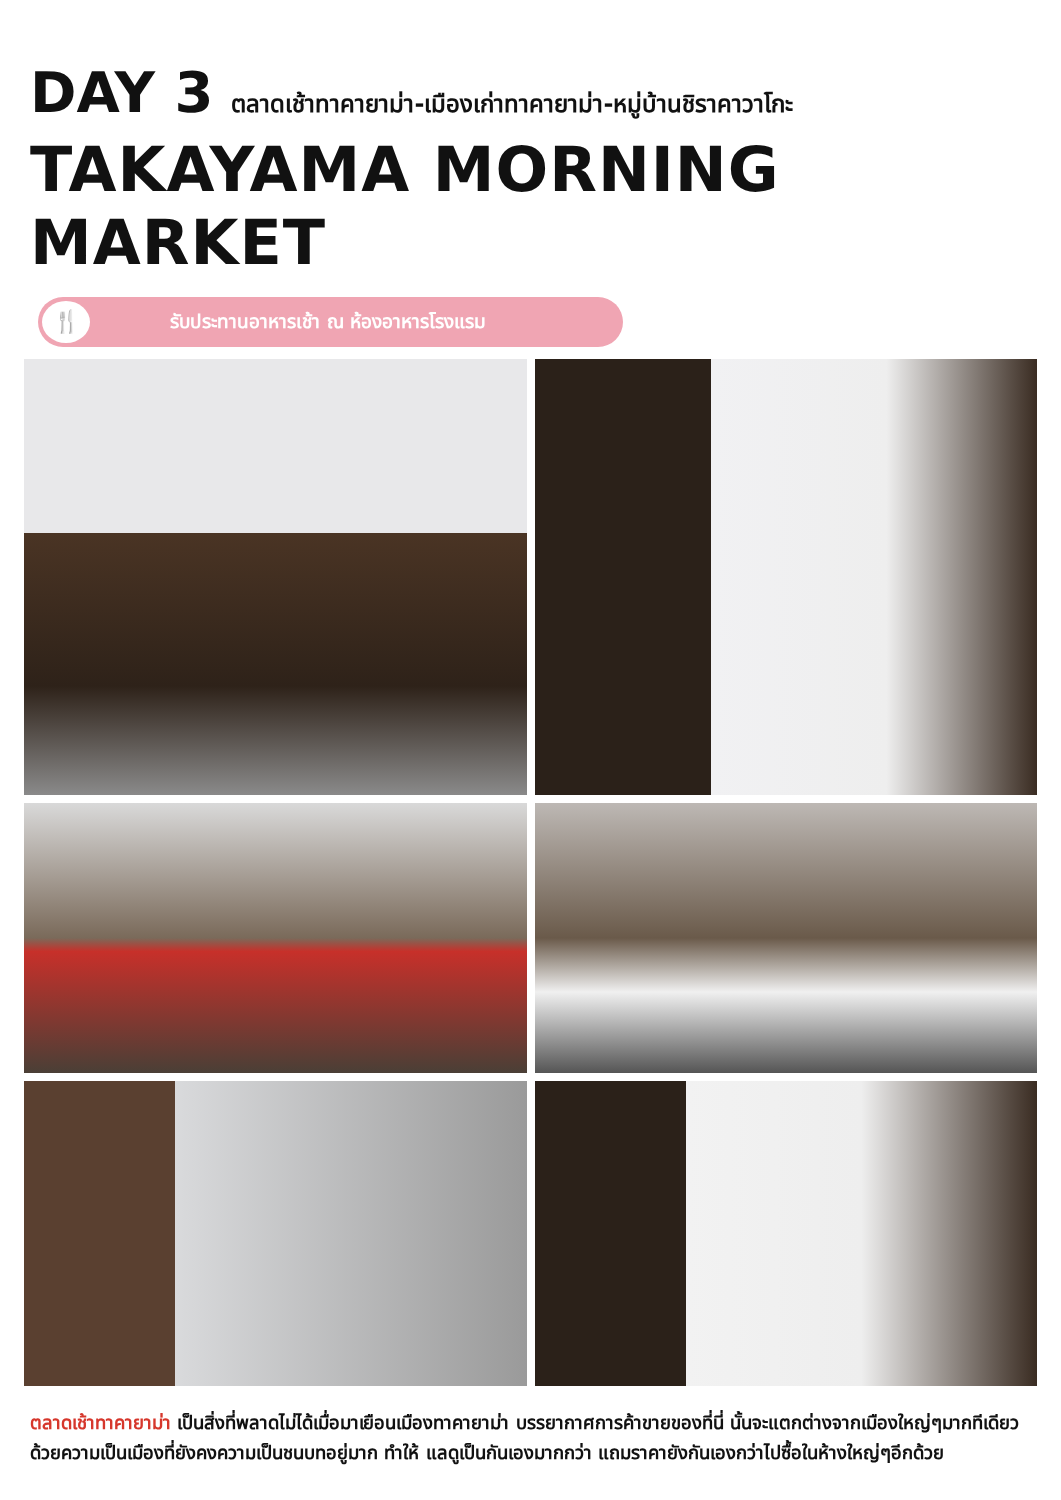DAY 3 ตลาดเช้าทาคายาม่า-เมืองเก่าทาคายาม่า-หมู่บ้านชิราคาวาโกะ
TAKAYAMA MORNING MARKET
🍴 รับประทานอาหารเช้า ณ ห้องอาหารโรงแรม
ตลาดเช้าทาคายาม่า เป็นสิ่งที่พลาดไม่ได้เมื่อมาเยือนเมืองทาคายาม่า บรรยากาศการค้าขายของที่นี่ นั้นจะแตกต่างจากเมืองใหญ่ๆมากทีเดียว ด้วยความเป็นเมืองที่ยังคงความเป็นชนบทอยู่มาก ทำให้ แลดูเป็นกันเองมากกว่า แถมราคายังกันเองกว่าไปซื้อในห้างใหญ่ๆอีกด้วย